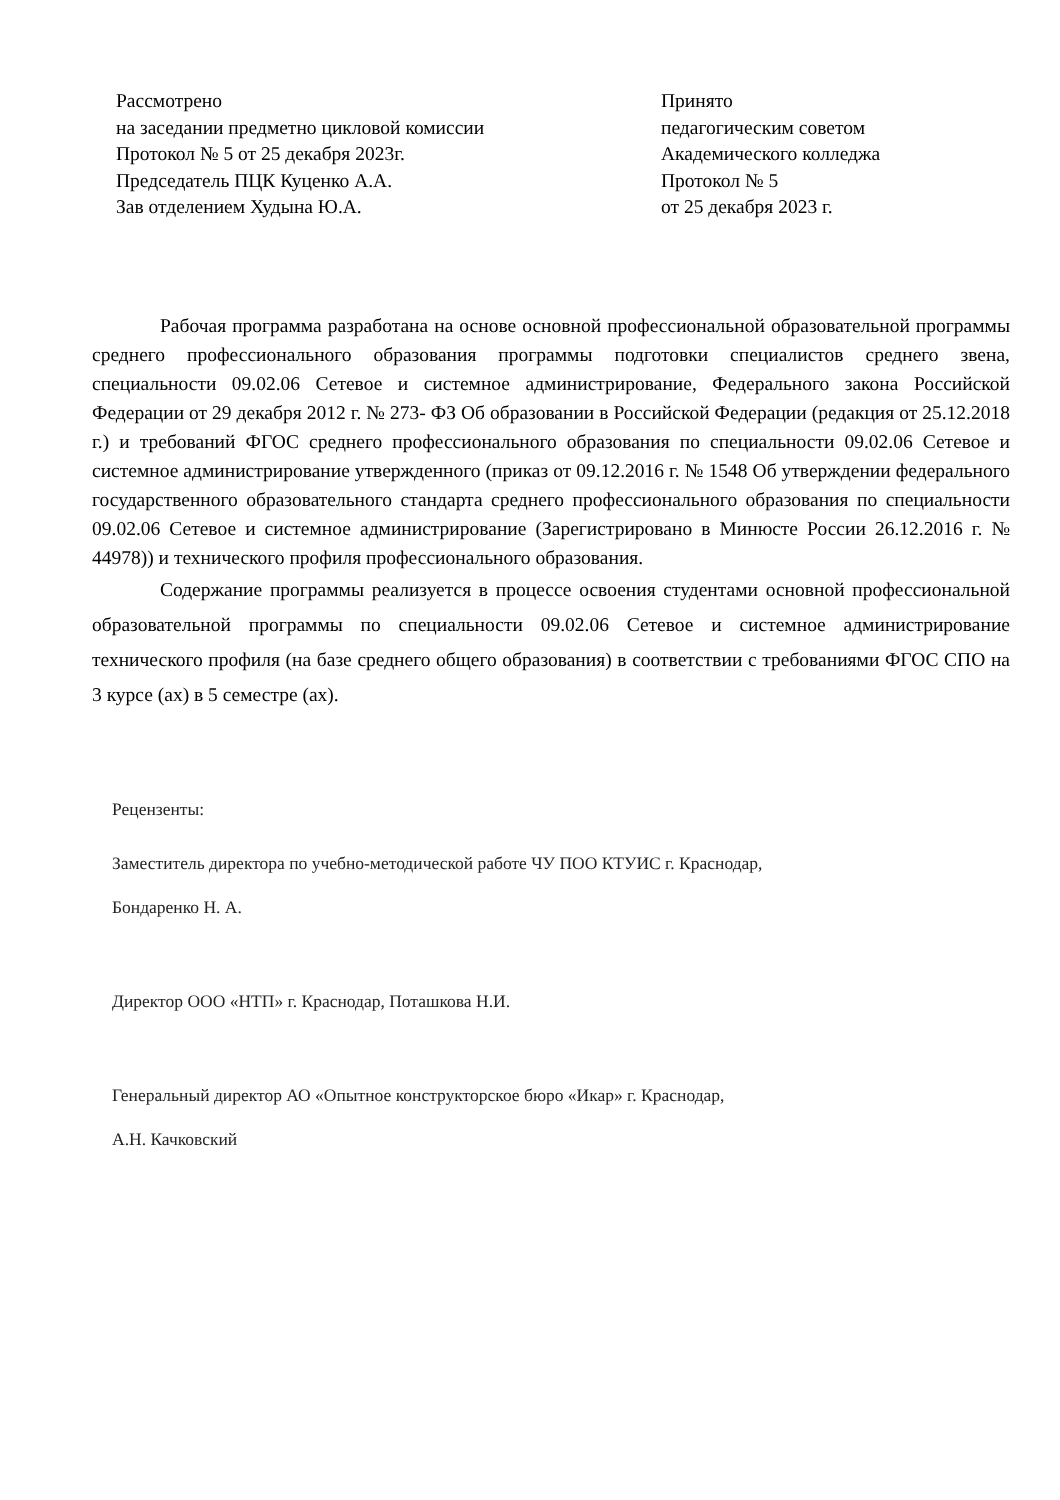Рассмотрено
на заседании предметно цикловой комиссии
Протокол № 5 от 25 декабря 2023г.
Председатель ПЦК Куценко А.А.
Зав отделением Худына Ю.А.
Принято
педагогическим советом
Академического колледжа
Протокол № 5
от 25 декабря 2023 г.
Рабочая программа разработана на основе основной профессиональной образовательной программы среднего профессионального образования программы подготовки специалистов среднего звена, специальности 09.02.06 Сетевое и системное администрирование, Федерального закона Российской Федерации от 29 декабря 2012 г. № 273- ФЗ Об образовании в Российской Федерации (редакция от 25.12.2018 г.) и требований ФГОС среднего профессионального образования по специальности 09.02.06 Сетевое и системное администрирование утвержденного (приказ от 09.12.2016 г. № 1548 Об утверждении федерального государственного образовательного стандарта среднего профессионального образования по специальности 09.02.06 Сетевое и системное администрирование (Зарегистрировано в Минюсте России 26.12.2016 г. № 44978)) и технического профиля профессионального образования.
Содержание программы реализуется в процессе освоения студентами основной профессиональной образовательной программы по специальности 09.02.06 Сетевое и системное администрирование технического профиля (на базе среднего общего образования) в соответствии с требованиями ФГОС СПО на 3 курсе (ах) в 5 семестре (ах).
Рецензенты:
Заместитель директора по учебно-методической работе ЧУ ПОО КТУИС г. Краснодар,
Бондаренко Н. А.
Директор ООО «НТП» г. Краснодар, Поташкова Н.И.
Генеральный директор АО «Опытное конструкторское бюро «Икар» г. Краснодар,
А.Н. Качковский